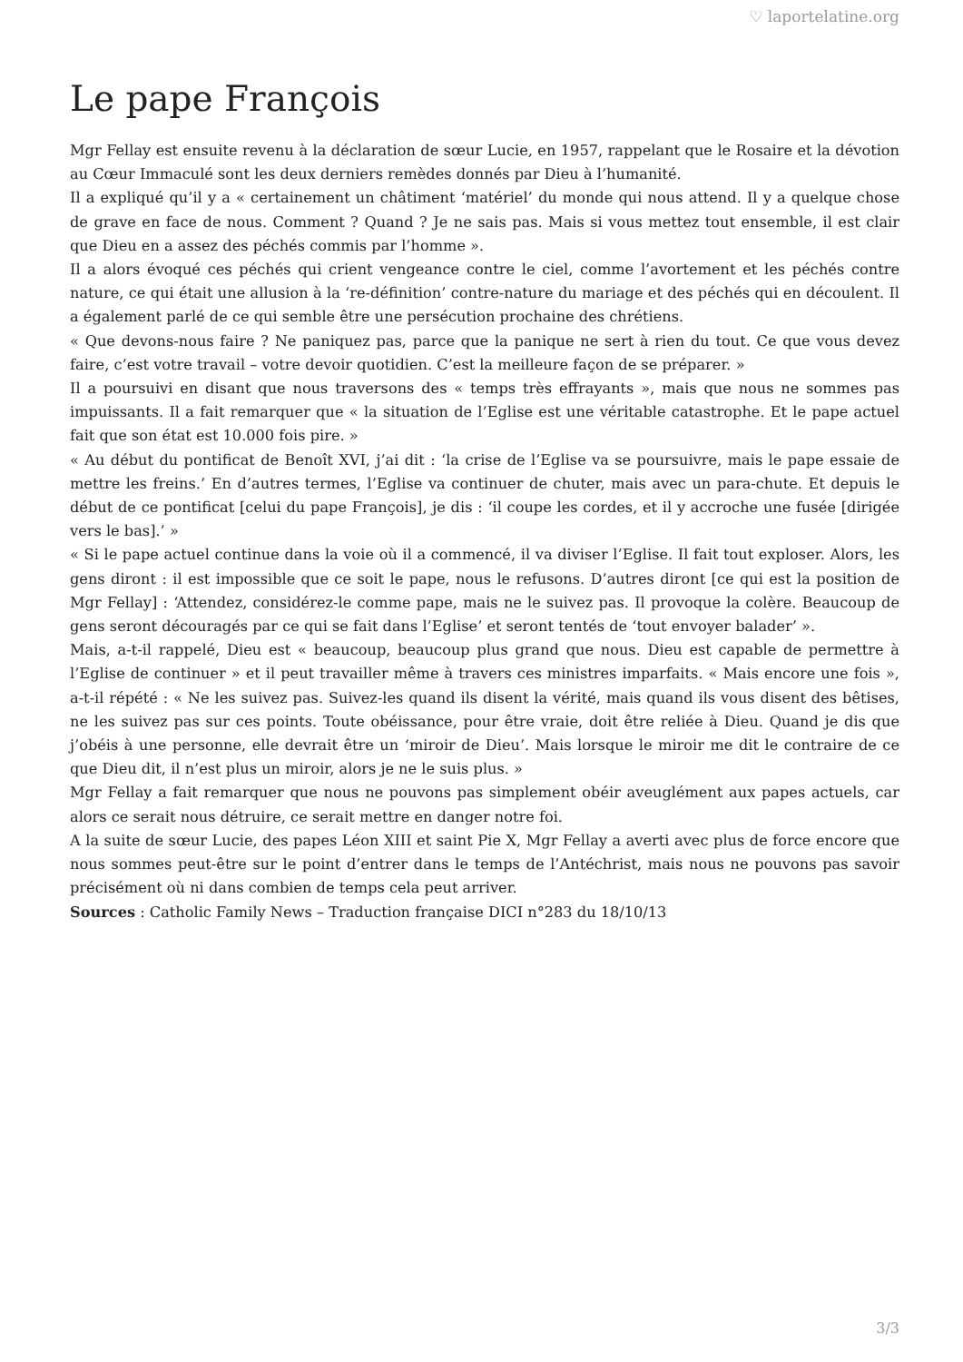♡ laportelatine.org
Le pape François
Mgr Fellay est ensuite revenu à la déclaration de sœur Lucie, en 1957, rappelant que le Rosaire et la dévotion au Cœur Immaculé sont les deux derniers remèdes donnés par Dieu à l’humanité.
Il a expliqué qu’il y a « certainement un châtiment ‘matériel’ du monde qui nous attend. Il y a quelque chose de grave en face de nous. Comment ? Quand ? Je ne sais pas. Mais si vous mettez tout ensemble, il est clair que Dieu en a assez des péchés commis par l’homme ».
Il a alors évoqué ces péchés qui crient vengeance contre le ciel, comme l’avortement et les péchés contre nature, ce qui était une allusion à la ‘re-définition’ contre-nature du mariage et des péchés qui en découlent. Il a également parlé de ce qui semble être une persécution prochaine des chrétiens.
« Que devons-nous faire ? Ne paniquez pas, parce que la panique ne sert à rien du tout. Ce que vous devez faire, c’est votre travail – votre devoir quotidien. C’est la meilleure façon de se préparer. »
Il a poursuivi en disant que nous traversons des « temps très effrayants », mais que nous ne sommes pas impuissants. Il a fait remarquer que « la situation de l’Eglise est une véritable catastrophe. Et le pape actuel fait que son état est 10.000 fois pire. »
« Au début du pontificat de Benoît XVI, j’ai dit : ‘la crise de l’Eglise va se poursuivre, mais le pape essaie de mettre les freins.’ En d’autres termes, l’Eglise va continuer de chuter, mais avec un para-chute. Et depuis le début de ce pontificat [celui du pape François], je dis : ‘il coupe les cordes, et il y accroche une fusée [dirigée vers le bas].’ »
« Si le pape actuel continue dans la voie où il a commencé, il va diviser l’Eglise. Il fait tout exploser. Alors, les gens diront : il est impossible que ce soit le pape, nous le refusons. D’autres diront [ce qui est la position de Mgr Fellay] : ‘Attendez, considérez-le comme pape, mais ne le suivez pas. Il provoque la colère. Beaucoup de gens seront découragés par ce qui se fait dans l’Eglise’ et seront tentés de ‘tout envoyer balader’ ».
Mais, a-t-il rappelé, Dieu est « beaucoup, beaucoup plus grand que nous. Dieu est capable de permettre à l’Eglise de continuer » et il peut travailler même à travers ces ministres imparfaits. « Mais encore une fois », a-t-il répété : « Ne les suivez pas. Suivez-les quand ils disent la vérité, mais quand ils vous disent des bêtises, ne les suivez pas sur ces points. Toute obéissance, pour être vraie, doit être reliée à Dieu. Quand je dis que j’obéis à une personne, elle devrait être un ‘miroir de Dieu’. Mais lorsque le miroir me dit le contraire de ce que Dieu dit, il n’est plus un miroir, alors je ne le suis plus. »
Mgr Fellay a fait remarquer que nous ne pouvons pas simplement obéir aveuglément aux papes actuels, car alors ce serait nous détruire, ce serait mettre en danger notre foi.
A la suite de sœur Lucie, des papes Léon XIII et saint Pie X, Mgr Fellay a averti avec plus de force encore que nous sommes peut-être sur le point d’entrer dans le temps de l’Antéchrist, mais nous ne pouvons pas savoir précisément où ni dans combien de temps cela peut arriver.
Sources : Catholic Family News – Traduction française DICI n°283 du 18/10/13
3/3